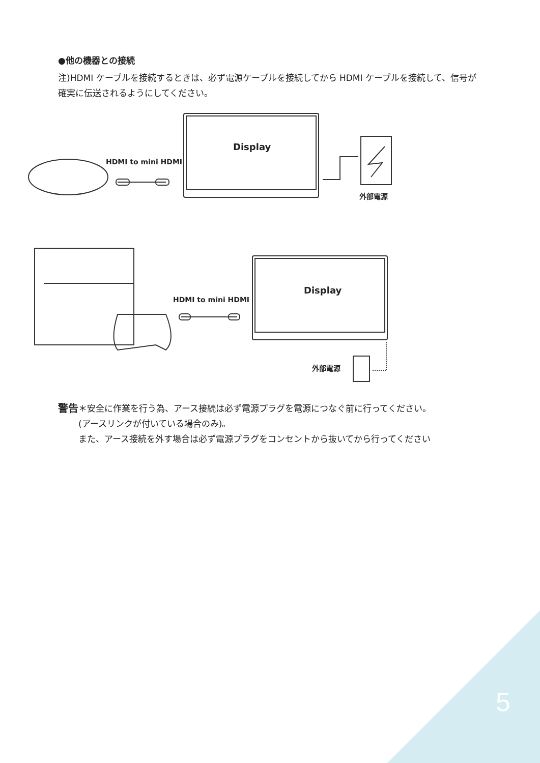●他の機器との接続
注)HDMI ケーブルを接続するときは、必ず電源ケーブルを接続してから HDMI ケーブルを接続して、信号が確実に伝送されるようにしてください。
HDMI to mini HDMI
Display
外部電源
HDMI to mini HDMI
Display
外部電源
警告 ＊安全に作業を行う為、アース接続は必ず電源プラグを電源につなぐ前に行ってください。
(アースリンクが付いている場合のみ)。
また、アース接続を外す場合は必ず電源プラグをコンセントから抜いてから行ってください
5